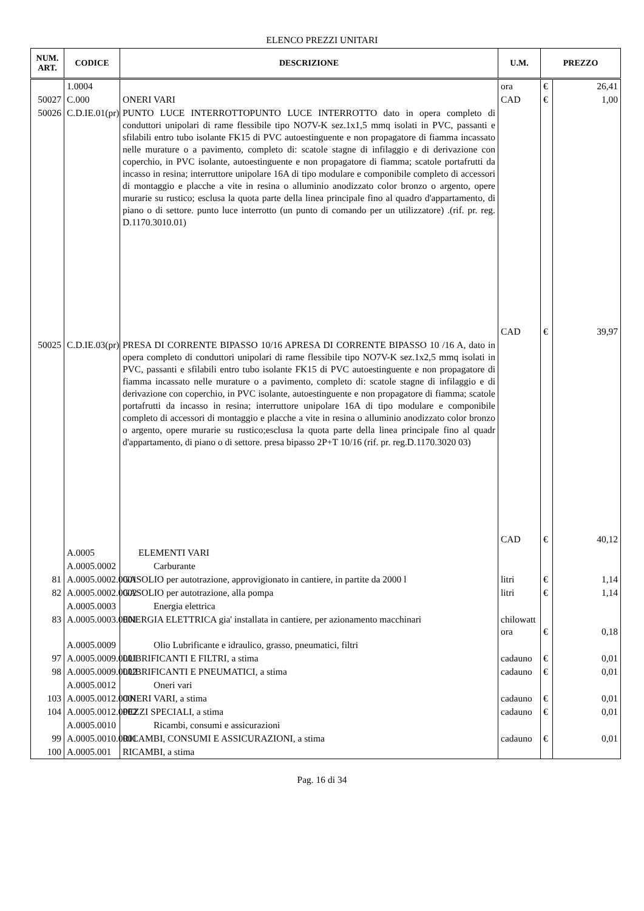ELENCO PREZZI UNITARI
| NUM. ART. | CODICE | DESCRIZIONE | U.M. | PREZZO | |
| --- | --- | --- | --- | --- | --- |
| | 1.0004 | | ora | € | 26,41 |
| 50027 | C.000 | ONERI VARI | CAD | € | 1,00 |
| 50026 | C.D.IE.01(pr) | PUNTO LUCE INTERROTTOPUNTO LUCE INTERROTTO dato in opera completo di conduttori unipolari di rame flessibile tipo NO7V-K sez.1x1,5 mmq isolati in PVC, passanti e sfilabili entro tubo isolante FK15 di PVC autoestinguente e non propagatore di fiamma incassato nelle murature o a pavimento, completo di: scatole stagne di infilaggio e di derivazione con coperchio, in PVC isolante, autoestinguente e non propagatore di fiamma; scatole portafrutti da incasso in resina; interruttore unipolare 16A di tipo modulare e componibile completo di accessori di montaggio e placche a vite in resina o alluminio anodizzato color bronzo o argento, opere murarie su rustico; esclusa la quota parte della linea principale fino al quadro d'appartamento, di piano o di settore. punto luce interrotto (un punto di comando per un utilizzatore) .(rif. pr. reg. D.1170.3010.01) | CAD | € | 39,97 |
| 50025 | C.D.IE.03(pr) | PRESA DI CORRENTE BIPASSO 10/16 APRESA DI CORRENTE BIPASSO 10 /16 A, dato in opera completo di conduttori unipolari di rame flessibile tipo NO7V-K sez.1x2,5 mmq isolati in PVC, passanti e sfilabili entro tubo isolante FK15 di PVC autoestinguente e non propagatore di fiamma incassato nelle murature o a pavimento, completo di: scatole stagne di infilaggio e di derivazione con coperchio, in PVC isolante, autoestinguente e non propagatore di fiamma; scatole portafrutti da incasso in resina; interruttore unipolare 16A di tipo modulare e componibile completo di accessori di montaggio e placche a vite in resina o alluminio anodizzato color bronzo o argento, opere murarie su rustico;esclusa la quota parte della linea principale fino al quadr d'appartamento, di piano o di settore. presa bipasso 2P+T 10/16 (rif. pr. reg.D.1170.3020 03) | CAD | € | 40,12 |
| | A.0005 | ELEMENTI VARI | | | |
| | A.0005.0002 | Carburante | | | |
| 81 | A.0005.0002.0001 | GASOLIO per autotrazione, approvigionato in cantiere, in partite da 2000 l | litri | € | 1,14 |
| 82 | A.0005.0002.0002 | GASOLIO per autotrazione, alla pompa | litri | € | 1,14 |
| | A.0005.0003 | Energia elettrica | | | |
| 83 | A.0005.0003.0001 | ENERGIA ELETTRICA gia' installata in cantiere, per azionamento macchinari | chilowatt ora | € | 0,18 |
| | A.0005.0009 | Olio Lubrificante e idraulico, grasso, pneumatici, filtri | | | |
| 97 | A.0005.0009.0001 | LUBRIFICANTI E FILTRI, a stima | cadauno | € | 0,01 |
| 98 | A.0005.0009.0002 | LUBRIFICANTI E PNEUMATICI, a stima | cadauno | € | 0,01 |
| | A.0005.0012 | Oneri vari | | | |
| 103 | A.0005.0012.0001 | ONERI VARI, a stima | cadauno | € | 0,01 |
| 104 | A.0005.0012.0002 | PEZZI SPECIALI, a stima | cadauno | € | 0,01 |
| | A.0005.0010 | Ricambi, consumi e assicurazioni | | | |
| 99 | A.0005.0010.0001 | RICAMBI, CONSUMI E ASSICURAZIONI, a stima | cadauno | € | 0,01 |
| 100 | A.0005.001 | RICAMBI, a stima | | | |
Pag. 16 di 34